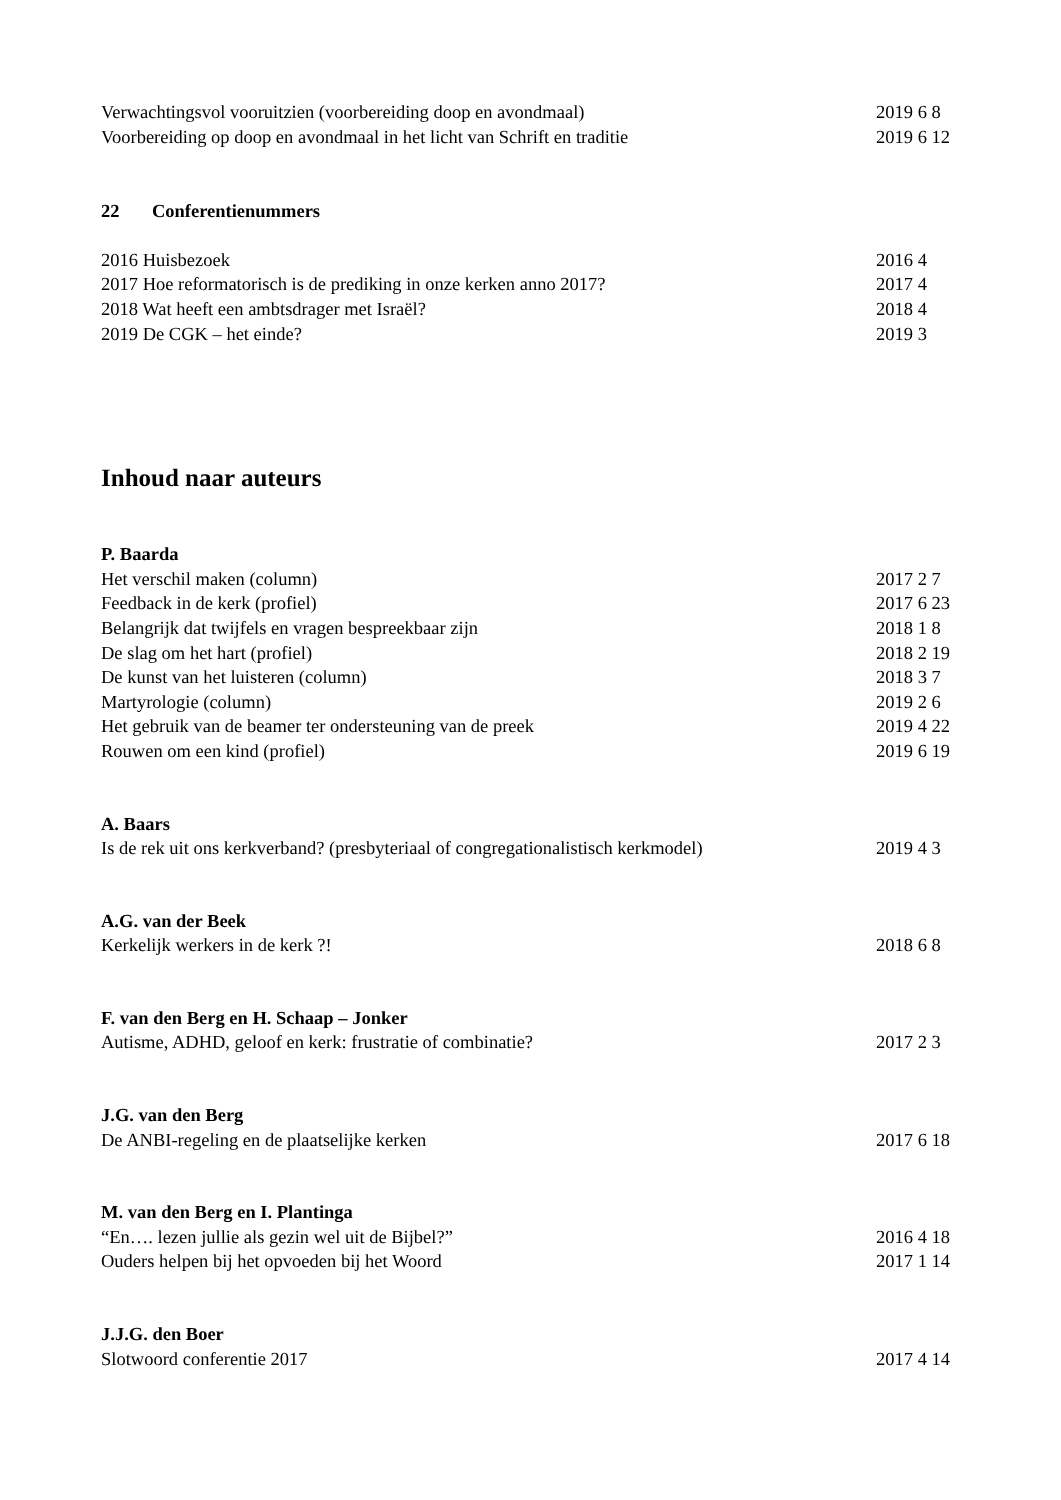Verwachtingsvol vooruitzien (voorbereiding doop en avondmaal) 2019 6 8
Voorbereiding op doop en avondmaal in het licht van Schrift en traditie 2019 6 12
22 Conferentienummers
2016 Huisbezoek 2016 4
2017 Hoe reformatorisch is de prediking in onze kerken anno 2017? 2017 4
2018 Wat heeft een ambtsdrager met Israël? 2018 4
2019 De CGK – het einde? 2019 3
Inhoud naar auteurs
P. Baarda
Het verschil maken (column) 2017 2 7
Feedback in de kerk (profiel) 2017 6 23
Belangrijk dat twijfels en vragen bespreekbaar zijn 2018 1 8
De slag om het hart (profiel) 2018 2 19
De kunst van het luisteren (column) 2018 3 7
Martyrologie (column) 2019 2 6
Het gebruik van de beamer ter ondersteuning van de preek 2019 4 22
Rouwen om een kind (profiel) 2019 6 19
A. Baars
Is de rek uit ons kerkverband? (presbyteriaal of congregationalistisch kerkmodel) 2019 4 3
A.G. van der Beek
Kerkelijk werkers in de kerk ?! 2018 6 8
F. van den Berg en H. Schaap – Jonker
Autisme, ADHD, geloof en kerk: frustratie of combinatie? 2017 2 3
J.G. van den Berg
De ANBI-regeling en de plaatselijke kerken 2017 6 18
M. van den Berg en I. Plantinga
“En…. lezen jullie als gezin wel uit de Bijbel?” 2016 4 18
Ouders helpen bij het opvoeden bij het Woord 2017 1 14
J.J.G. den Boer
Slotwoord conferentie 2017 2017 4 14